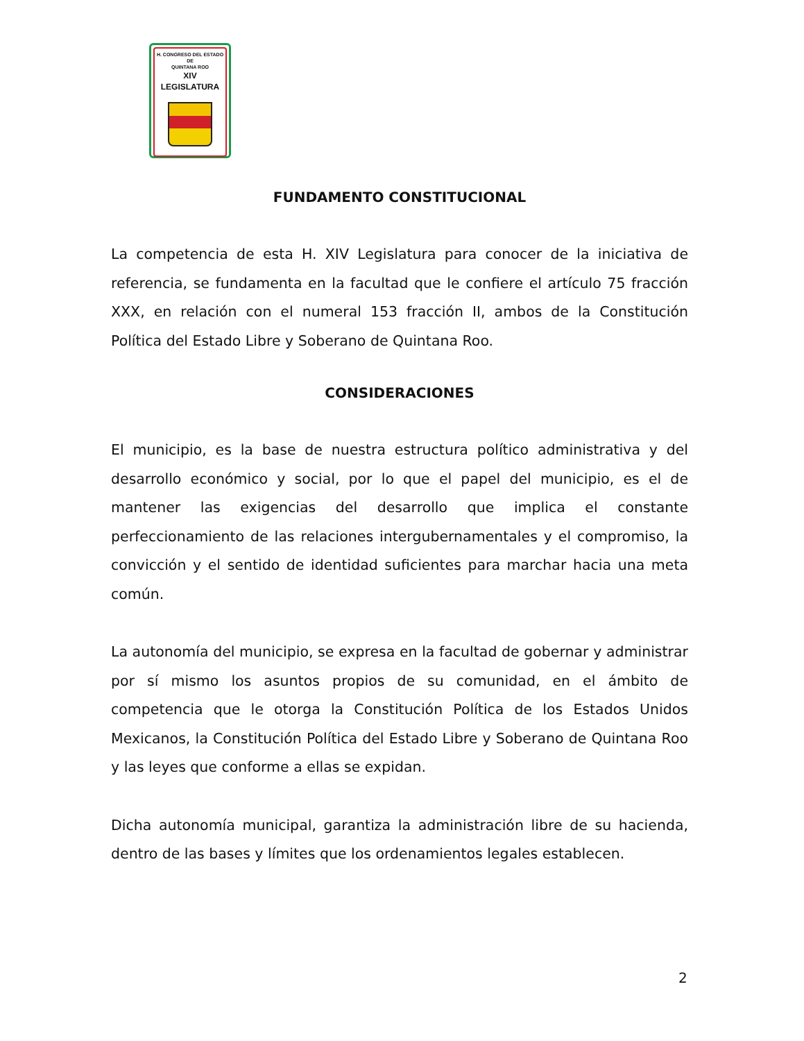H. CONGRESO DEL ESTADO
DE
QUINTANA ROO
XIV LEGISLATURA
FUNDAMENTO CONSTITUCIONAL
La competencia de esta H. XIV Legislatura para conocer de la iniciativa de referencia, se fundamenta en la facultad que le confiere el artículo 75 fracción XXX, en relación con el numeral 153 fracción II, ambos de la Constitución Política del Estado Libre y Soberano de Quintana Roo.
CONSIDERACIONES
El municipio, es la base de nuestra estructura político administrativa y del desarrollo económico y social, por lo que el papel del municipio, es el de mantener las exigencias del desarrollo que implica el constante perfeccionamiento de las relaciones intergubernamentales y el compromiso, la convicción y el sentido de identidad suficientes para marchar hacia una meta común.
La autonomía del municipio, se expresa en la facultad de gobernar y administrar por sí mismo los asuntos propios de su comunidad, en el ámbito de competencia que le otorga la Constitución Política de los Estados Unidos Mexicanos, la Constitución Política del Estado Libre y Soberano de Quintana Roo y las leyes que conforme a ellas se expidan.
Dicha autonomía municipal, garantiza la administración libre de su hacienda, dentro de las bases y límites que los ordenamientos legales establecen.
2